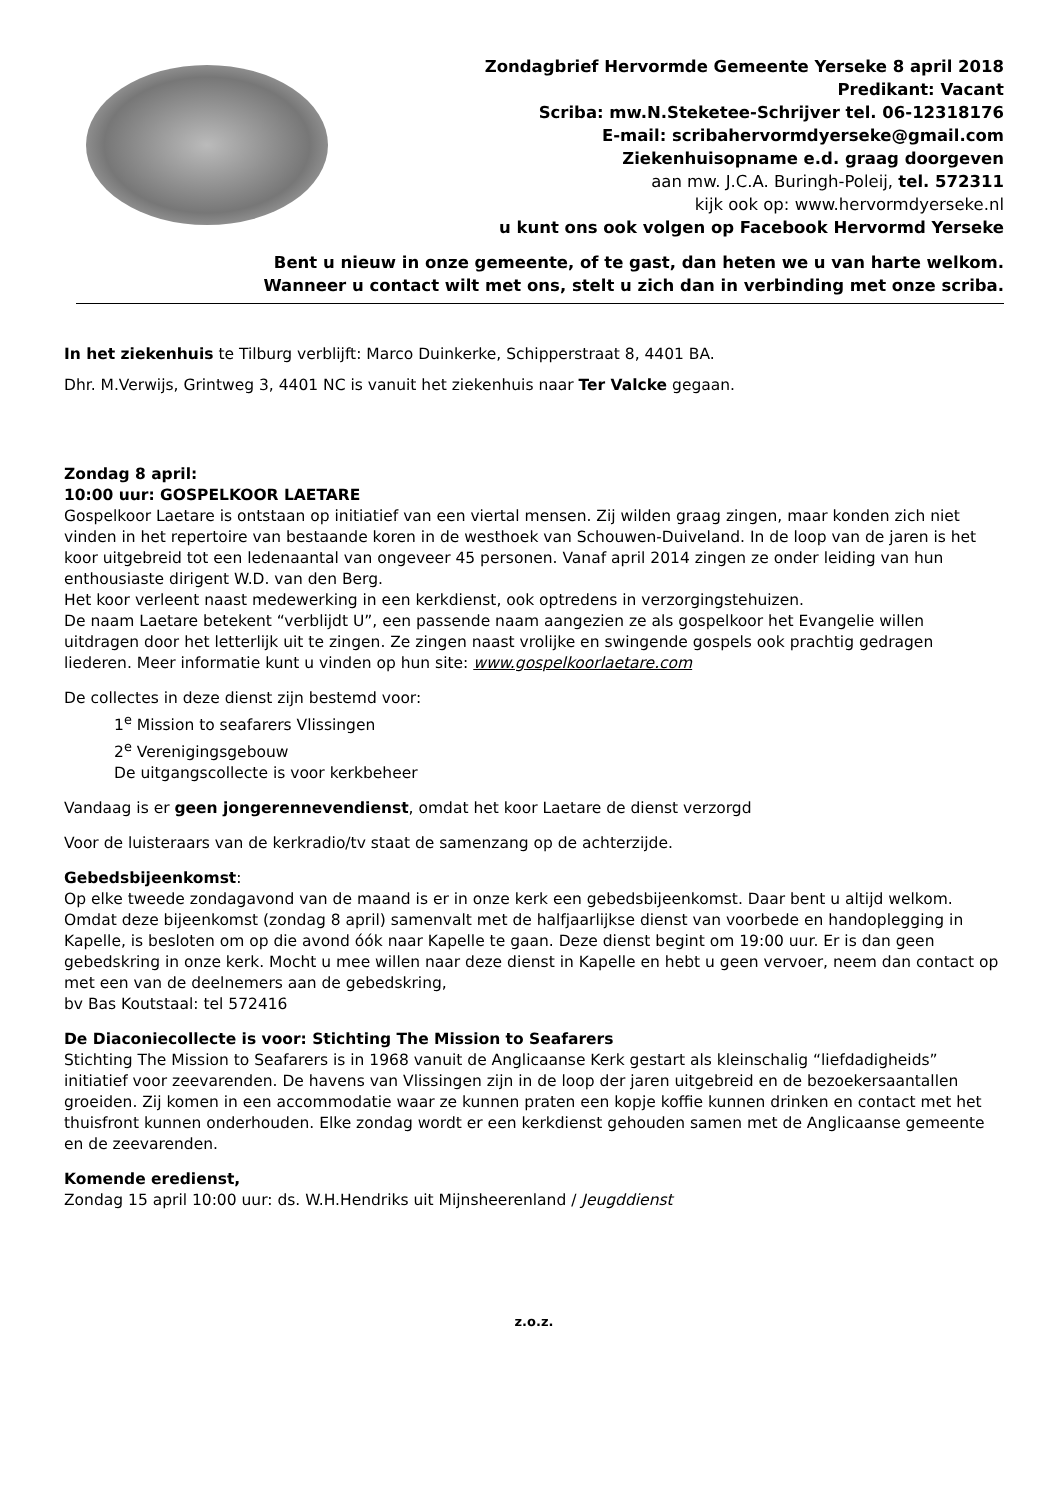Zondagbrief Hervormde Gemeente Yerseke 8 april 2018
Predikant: Vacant
Scriba: mw.N.Steketee-Schrijver tel. 06-12318176
E-mail: scribahervormdyerseke@gmail.com
Ziekenhuisopname e.d. graag doorgeven
aan mw. J.C.A. Buringh-Poleij, tel. 572311
kijk ook op: www.hervormdyerseke.nl
u kunt ons ook volgen op Facebook Hervormd Yerseke
Bent u nieuw in onze gemeente, of te gast, dan heten we u van harte welkom.
Wanneer u contact wilt met ons, stelt u zich dan in verbinding met onze scriba.
In het ziekenhuis te Tilburg verblijft: Marco Duinkerke, Schipperstraat 8, 4401 BA.
Dhr. M.Verwijs, Grintweg 3, 4401 NC is vanuit het ziekenhuis naar Ter Valcke gegaan.
Zondag 8 april:
10:00 uur: GOSPELKOOR LAETARE
Gospelkoor Laetare is ontstaan op initiatief van een viertal mensen. Zij wilden graag zingen, maar konden zich niet vinden in het repertoire van bestaande koren in de westhoek van Schouwen-Duiveland. In de loop van de jaren is het koor uitgebreid tot een ledenaantal van ongeveer 45 personen. Vanaf april 2014 zingen ze onder leiding van hun enthousiaste dirigent W.D. van den Berg.
Het koor verleent naast medewerking in een kerkdienst, ook optredens in verzorgingstehuizen.
De naam Laetare betekent “verblijdt U”, een passende naam aangezien ze als gospelkoor het Evangelie willen uitdragen door het letterlijk uit te zingen. Ze zingen naast vrolijke en swingende gospels ook prachtig gedragen liederen. Meer informatie kunt u vinden op hun site: www.gospelkoorlaetare.com
De collectes in deze dienst zijn bestemd voor:
1<sup>e</sup> Mission to seafarers Vlissingen
2<sup>e</sup> Verenigingsgebouw
De uitgangscollecte is voor kerkbeheer
Vandaag is er geen jongerennevendienst, omdat het koor Laetare de dienst verzorgd
Voor de luisteraars van de kerkradio/tv staat de samenzang op de achterzijde.
Gebedsbijeenkomst:
Op elke tweede zondagavond van de maand is er in onze kerk een gebedsbijeenkomst. Daar bent u altijd welkom. Omdat deze bijeenkomst (zondag 8 april) samenvalt met de halfjaarlijkse dienst van voorbede en handoplegging in Kapelle, is besloten om op die avond óók naar Kapelle te gaan. Deze dienst begint om 19:00 uur. Er is dan geen gebedskring in onze kerk. Mocht u mee willen naar deze dienst in Kapelle en hebt u geen vervoer, neem dan contact op met een van de deelnemers aan de gebedskring,
bv Bas Koutstaal: tel 572416
De Diaconiecollecte is voor: Stichting The Mission to Seafarers
Stichting The Mission to Seafarers is in 1968 vanuit de Anglicaanse Kerk gestart als kleinschalig “liefdadigheids” initiatief voor zeevarenden. De havens van Vlissingen zijn in de loop der jaren uitgebreid en de bezoekersaantallen groeiden. Zij komen in een accommodatie waar ze kunnen praten een kopje koffie kunnen drinken en contact met het thuisfront kunnen onderhouden. Elke zondag wordt er een kerkdienst gehouden samen met de Anglicaanse gemeente en de zeevarenden.
Komende eredienst,
Zondag 15 april 10:00 uur: ds. W.H.Hendriks uit Mijnsheerenland / Jeugddienst
z.o.z.